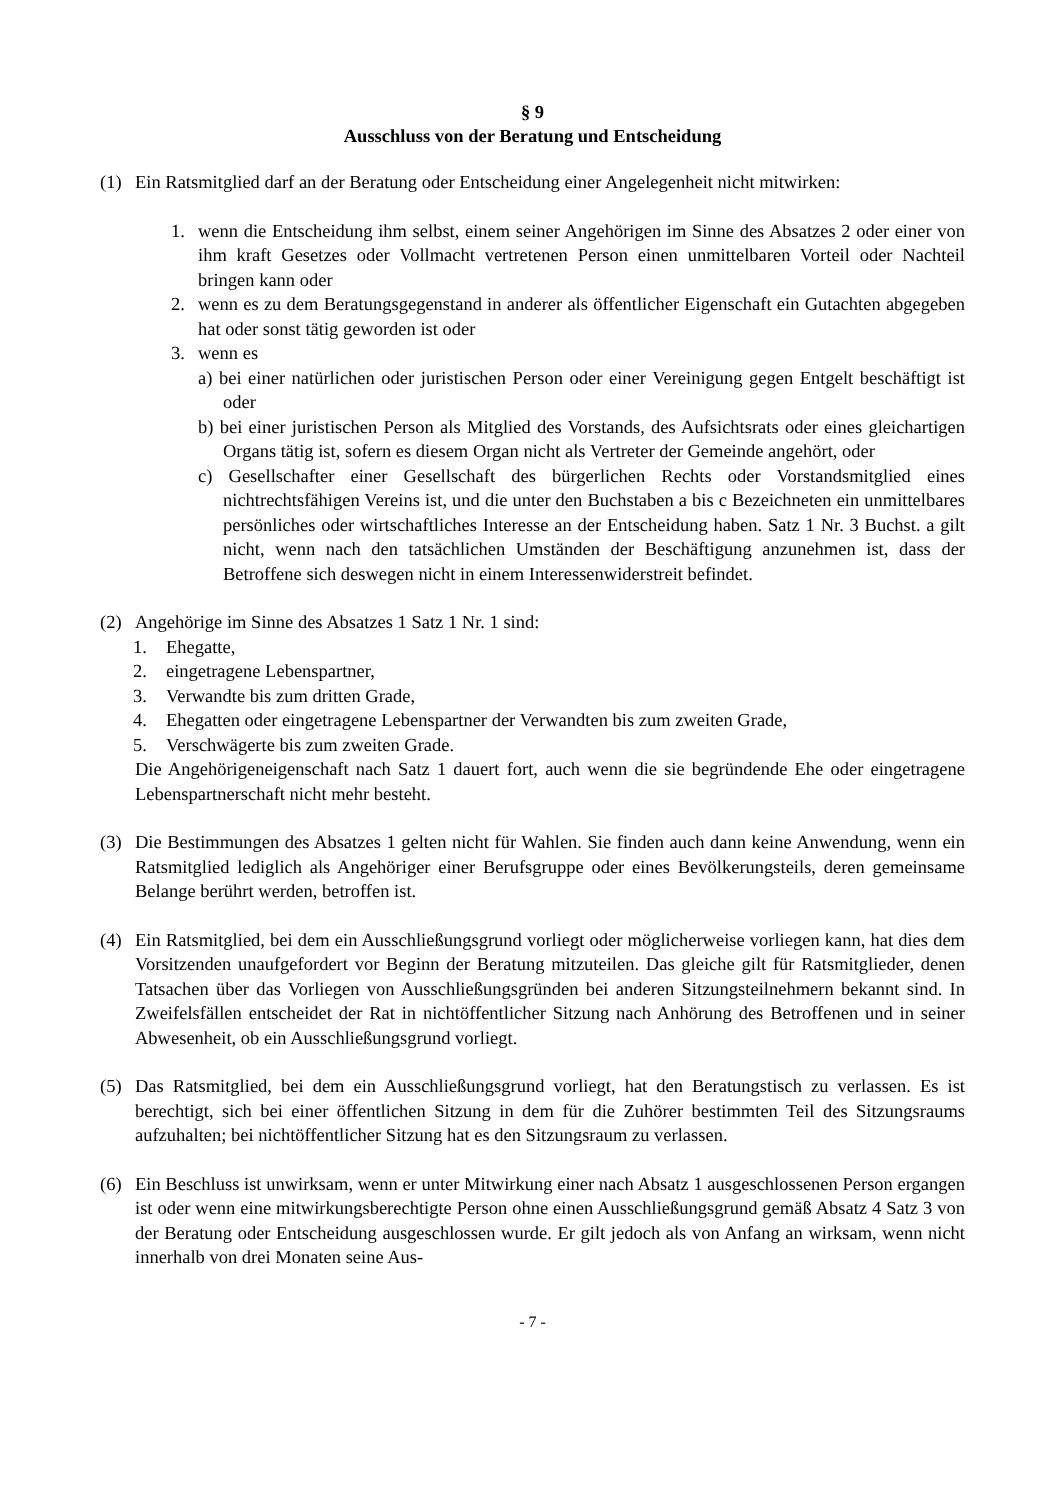§ 9
Ausschluss von der Beratung und Entscheidung
(1) Ein Ratsmitglied darf an der Beratung oder Entscheidung einer Angelegenheit nicht mitwirken:
1. wenn die Entscheidung ihm selbst, einem seiner Angehörigen im Sinne des Absatzes 2 oder einer von ihm kraft Gesetzes oder Vollmacht vertretenen Person einen unmittelbaren Vorteil oder Nachteil bringen kann oder
2. wenn es zu dem Beratungsgegenstand in anderer als öffentlicher Eigenschaft ein Gutachten abgegeben hat oder sonst tätig geworden ist oder
3. wenn es
a) bei einer natürlichen oder juristischen Person oder einer Vereinigung gegen Entgelt beschäftigt ist oder
b) bei einer juristischen Person als Mitglied des Vorstands, des Aufsichtsrats oder eines gleichartigen Organs tätig ist, sofern es diesem Organ nicht als Vertreter der Gemeinde angehört, oder
c) Gesellschafter einer Gesellschaft des bürgerlichen Rechts oder Vorstandsmitglied eines nichtrechtsfähigen Vereins ist, und die unter den Buchstaben a bis c Bezeichneten ein unmittelbares persönliches oder wirtschaftliches Interesse an der Entscheidung haben. Satz 1 Nr. 3 Buchst. a gilt nicht, wenn nach den tatsächlichen Umständen der Beschäftigung anzunehmen ist, dass der Betroffene sich deswegen nicht in einem Interessenwiderstreit befindet.
(2) Angehörige im Sinne des Absatzes 1 Satz 1 Nr. 1 sind:
1. Ehegatte,
2. eingetragene Lebenspartner,
3. Verwandte bis zum dritten Grade,
4. Ehegatten oder eingetragene Lebenspartner der Verwandten bis zum zweiten Grade,
5. Verschwägerte bis zum zweiten Grade.
Die Angehörigeneigenschaft nach Satz 1 dauert fort, auch wenn die sie begründende Ehe oder eingetragene Lebenspartnerschaft nicht mehr besteht.
(3) Die Bestimmungen des Absatzes 1 gelten nicht für Wahlen. Sie finden auch dann keine Anwendung, wenn ein Ratsmitglied lediglich als Angehöriger einer Berufsgruppe oder eines Bevölkerungsteils, deren gemeinsame Belange berührt werden, betroffen ist.
(4) Ein Ratsmitglied, bei dem ein Ausschließungsgrund vorliegt oder möglicherweise vorliegen kann, hat dies dem Vorsitzenden unaufgefordert vor Beginn der Beratung mitzuteilen. Das gleiche gilt für Ratsmitglieder, denen Tatsachen über das Vorliegen von Ausschließungsgründen bei anderen Sitzungsteilnehmern bekannt sind. In Zweifelsfällen entscheidet der Rat in nichtöffentlicher Sitzung nach Anhörung des Betroffenen und in seiner Abwesenheit, ob ein Ausschließungsgrund vorliegt.
(5) Das Ratsmitglied, bei dem ein Ausschließungsgrund vorliegt, hat den Beratungstisch zu verlassen. Es ist berechtigt, sich bei einer öffentlichen Sitzung in dem für die Zuhörer bestimmten Teil des Sitzungsraums aufzuhalten; bei nichtöffentlicher Sitzung hat es den Sitzungsraum zu verlassen.
(6) Ein Beschluss ist unwirksam, wenn er unter Mitwirkung einer nach Absatz 1 ausgeschlossenen Person ergangen ist oder wenn eine mitwirkungsberechtigte Person ohne einen Ausschließungsgrund gemäß Absatz 4 Satz 3 von der Beratung oder Entscheidung ausgeschlossen wurde. Er gilt jedoch als von Anfang an wirksam, wenn nicht innerhalb von drei Monaten seine Aus-
- 7 -